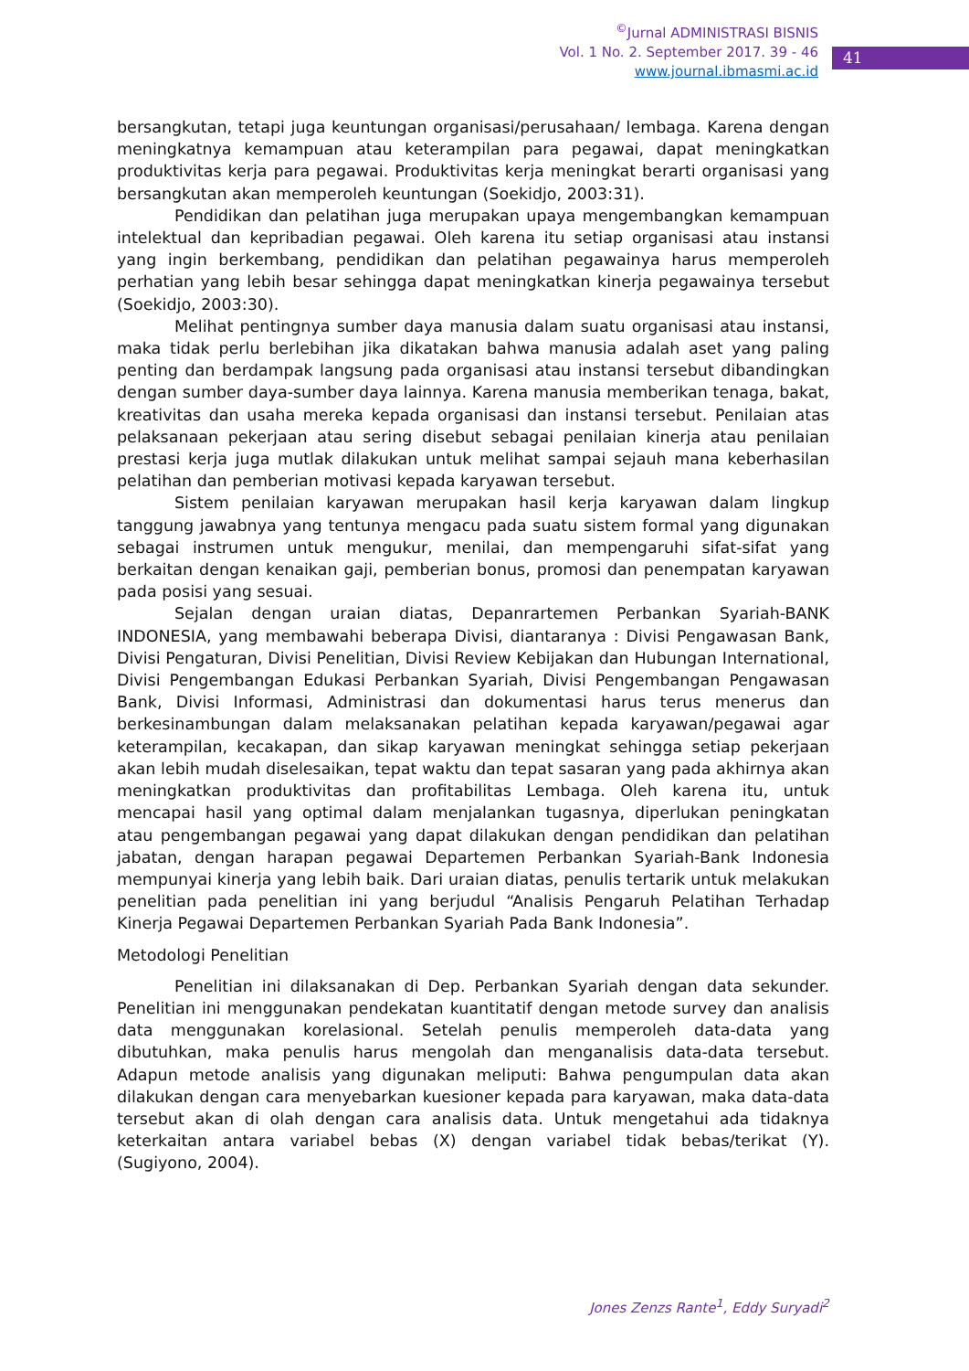<sup>©</sup>Jurnal ADMINISTRASI BISNIS
Vol. 1 No. 2. September 2017. 39 - 46
www.journal.ibmasmi.ac.id
41
bersangkutan, tetapi juga keuntungan organisasi/perusahaan/ lembaga. Karena dengan meningkatnya kemampuan atau keterampilan para pegawai, dapat meningkatkan produktivitas kerja para pegawai. Produktivitas kerja meningkat berarti organisasi yang bersangkutan akan memperoleh keuntungan (Soekidjo, 2003:31).
Pendidikan dan pelatihan juga merupakan upaya mengembangkan kemampuan intelektual dan kepribadian pegawai. Oleh karena itu setiap organisasi atau instansi yang ingin berkembang, pendidikan dan pelatihan pegawainya harus memperoleh perhatian yang lebih besar sehingga dapat meningkatkan kinerja pegawainya tersebut (Soekidjo, 2003:30).
Melihat pentingnya sumber daya manusia dalam suatu organisasi atau instansi, maka tidak perlu berlebihan jika dikatakan bahwa manusia adalah aset yang paling penting dan berdampak langsung pada organisasi atau instansi tersebut dibandingkan dengan sumber daya-sumber daya lainnya. Karena manusia memberikan tenaga, bakat, kreativitas dan usaha mereka kepada organisasi dan instansi tersebut. Penilaian atas pelaksanaan pekerjaan atau sering disebut sebagai penilaian kinerja atau penilaian prestasi kerja juga mutlak dilakukan untuk melihat sampai sejauh mana keberhasilan pelatihan dan pemberian motivasi kepada karyawan tersebut.
Sistem penilaian karyawan merupakan hasil kerja karyawan dalam lingkup tanggung jawabnya yang tentunya mengacu pada suatu sistem formal yang digunakan sebagai instrumen untuk mengukur, menilai, dan mempengaruhi sifat-sifat yang berkaitan dengan kenaikan gaji, pemberian bonus, promosi dan penempatan karyawan pada posisi yang sesuai.
Sejalan dengan uraian diatas, Depanrartemen Perbankan Syariah-BANK INDONESIA, yang membawahi beberapa Divisi, diantaranya : Divisi Pengawasan Bank, Divisi Pengaturan, Divisi Penelitian, Divisi Review Kebijakan dan Hubungan International, Divisi Pengembangan Edukasi Perbankan Syariah, Divisi Pengembangan Pengawasan Bank, Divisi Informasi, Administrasi dan dokumentasi harus terus menerus dan berkesinambungan dalam melaksanakan pelatihan kepada karyawan/pegawai agar keterampilan, kecakapan, dan sikap karyawan meningkat sehingga setiap pekerjaan akan lebih mudah diselesaikan, tepat waktu dan tepat sasaran yang pada akhirnya akan meningkatkan produktivitas dan profitabilitas Lembaga. Oleh karena itu, untuk mencapai hasil yang optimal dalam menjalankan tugasnya, diperlukan peningkatan atau pengembangan pegawai yang dapat dilakukan dengan pendidikan dan pelatihan jabatan, dengan harapan pegawai Departemen Perbankan Syariah-Bank Indonesia mempunyai kinerja yang lebih baik. Dari uraian diatas, penulis tertarik untuk melakukan penelitian pada penelitian ini yang berjudul “Analisis Pengaruh Pelatihan Terhadap Kinerja Pegawai Departemen Perbankan Syariah Pada Bank Indonesia”.
Metodologi Penelitian
Penelitian ini dilaksanakan di Dep. Perbankan Syariah dengan data sekunder. Penelitian ini menggunakan pendekatan kuantitatif dengan metode survey dan analisis data menggunakan korelasional. Setelah penulis memperoleh data-data yang dibutuhkan, maka penulis harus mengolah dan menganalisis data-data tersebut. Adapun metode analisis yang digunakan meliputi: Bahwa pengumpulan data akan dilakukan dengan cara menyebarkan kuesioner kepada para karyawan, maka data-data tersebut akan di olah dengan cara analisis data. Untuk mengetahui ada tidaknya keterkaitan antara variabel bebas (X) dengan variabel tidak bebas/terikat (Y). (Sugiyono, 2004).
Jones Zenzs Rante<sup>1</sup>, Eddy Suryadi<sup>2</sup>